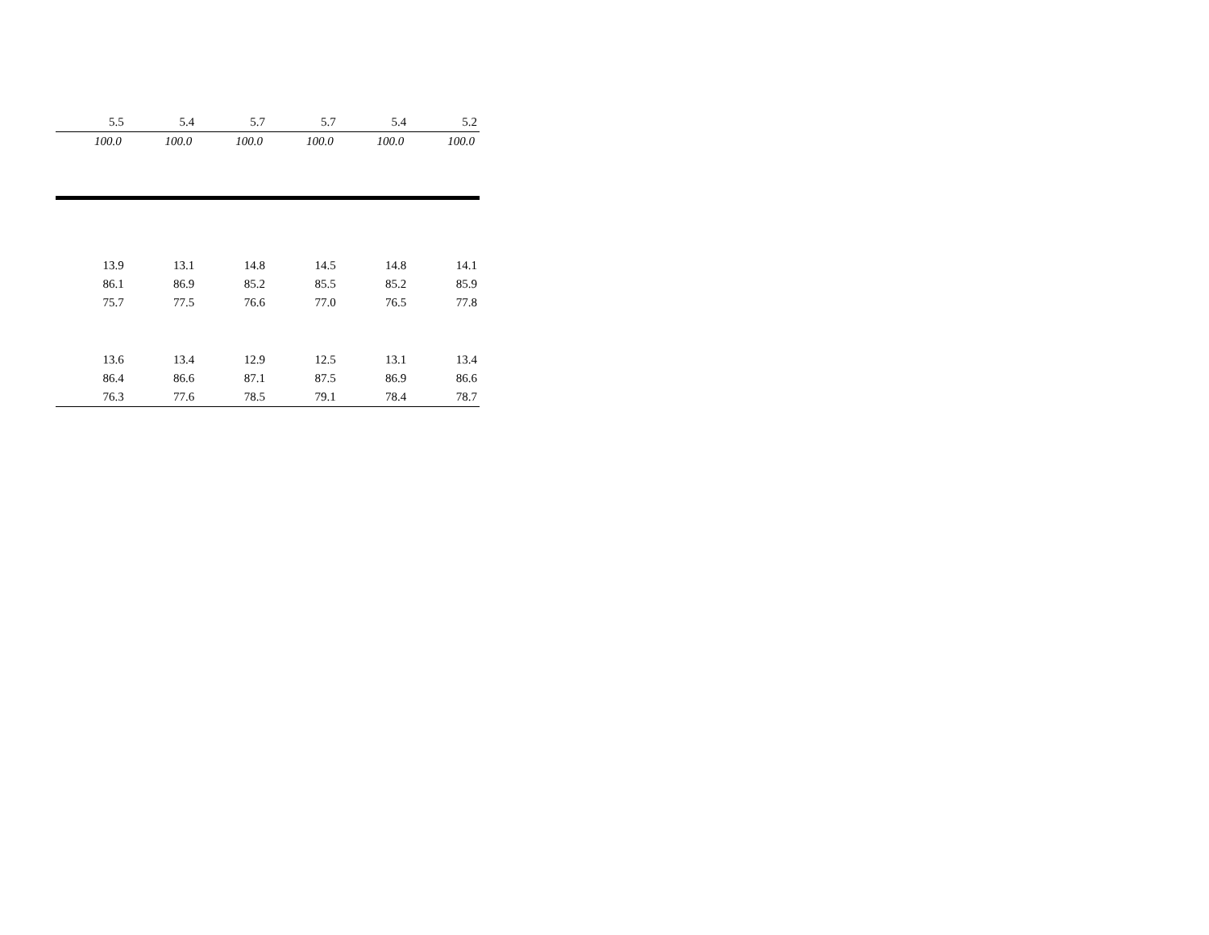| 5.5 | 5.4 | 5.7 | 5.7 | 5.4 | 5.2 |
| 100.0 | 100.0 | 100.0 | 100.0 | 100.0 | 100.0 |
| 13.9 | 13.1 | 14.8 | 14.5 | 14.8 | 14.1 |
| 86.1 | 86.9 | 85.2 | 85.5 | 85.2 | 85.9 |
| 75.7 | 77.5 | 76.6 | 77.0 | 76.5 | 77.8 |
| 13.6 | 13.4 | 12.9 | 12.5 | 13.1 | 13.4 |
| 86.4 | 86.6 | 87.1 | 87.5 | 86.9 | 86.6 |
| 76.3 | 77.6 | 78.5 | 79.1 | 78.4 | 78.7 |